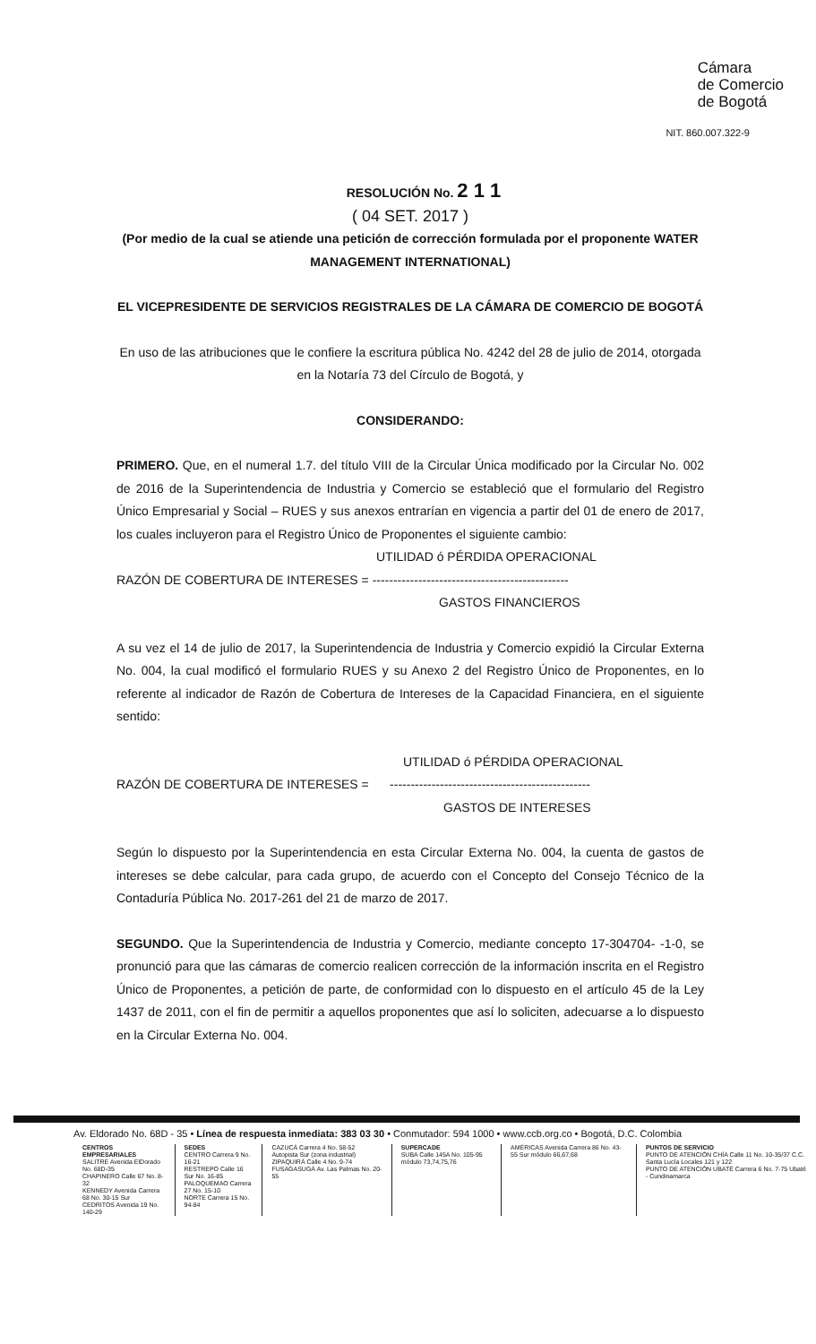Cámara
de Comercio
de Bogotá
NIT. 860.007.322-9
RESOLUCIÓN No. 2 1 1
( 04 SET. 2017 )
(Por medio de la cual se atiende una petición de corrección formulada por el proponente WATER MANAGEMENT INTERNATIONAL)
EL VICEPRESIDENTE DE SERVICIOS REGISTRALES DE LA CÁMARA DE COMERCIO DE BOGOTÁ
En uso de las atribuciones que le confiere la escritura pública No. 4242 del 28 de julio de 2014, otorgada en la Notaría 73 del Círculo de Bogotá, y
CONSIDERANDO:
PRIMERO. Que, en el numeral 1.7. del título VIII de la Circular Única modificado por la Circular No. 002 de 2016 de la Superintendencia de Industria y Comercio se estableció que el formulario del Registro Único Empresarial y Social – RUES y sus anexos entrarían en vigencia a partir del 01 de enero de 2017, los cuales incluyeron para el Registro Único de Proponentes el siguiente cambio:
UTILIDAD ó PÉRDIDA OPERACIONAL
RAZÓN DE COBERTURA DE INTERESES = -----------------------------------------------
GASTOS FINANCIEROS
A su vez el 14 de julio de 2017, la Superintendencia de Industria y Comercio expidió la Circular Externa No. 004, la cual modificó el formulario RUES y su Anexo 2 del Registro Único de Proponentes, en lo referente al indicador de Razón de Cobertura de Intereses de la Capacidad Financiera, en el siguiente sentido:
UTILIDAD ó PÉRDIDA OPERACIONAL
RAZÓN DE COBERTURA DE INTERESES = ------------------------------------------------
GASTOS DE INTERESES
Según lo dispuesto por la Superintendencia en esta Circular Externa No. 004, la cuenta de gastos de intereses se debe calcular, para cada grupo, de acuerdo con el Concepto del Consejo Técnico de la Contaduría Pública No. 2017-261 del 21 de marzo de 2017.
SEGUNDO. Que la Superintendencia de Industria y Comercio, mediante concepto 17-304704- -1-0, se pronunció para que las cámaras de comercio realicen corrección de la información inscrita en el Registro Único de Proponentes, a petición de parte, de conformidad con lo dispuesto en el artículo 45 de la Ley 1437 de 2011, con el fin de permitir a aquellos proponentes que así lo soliciten, adecuarse a lo dispuesto en la Circular Externa No. 004.
Av. Eldorado No. 68D - 35 • Línea de respuesta inmediata: 383 03 30 • Conmutador: 594 1000 • www.ccb.org.co • Bogotá, D.C. Colombia
CENTROS EMPRESARIALES
SALITRE Avenida ElDorado No. 68D-35
CHAPINERO Calle 67 No. 8-32
KENNEDY Avenida Carrera 68 No. 30-15 Sur
CEDRITOS Avenida 19 No. 140-29
SEDES
CENTRO Carrera 9 No. 16-21
RESTREPO Calle 16 Sur No. 16-85
PALOQUEMAO Carrera 27 No. 15-10
NORTE Carrera 15 No. 94-84
CAZUCÁ Carrera 4 No. 58-52 Autopista Sur (zona industrial)
ZIPAQUIRÁ Calle 4 No. 9-74
FUSAGASUGÁ Av. Las Palmas No. 20-55
SUPERCADE
SUBA Calle 145A No. 105-95 módulo 73,74,75,76
AMÉRICAS Avenida Carrera 86 No. 43-55 Sur módulo 66,67,68
PUNTOS DE SERVICIO
PUNTO DE ATENCIÓN CHÍA Calle 11 No. 10-35/37 C.C. Santa Lucía Locales 121 y 122
PUNTO DE ATENCIÓN UBATÉ Carrera 6 No. 7-75 Ubaté - Cundinamarca